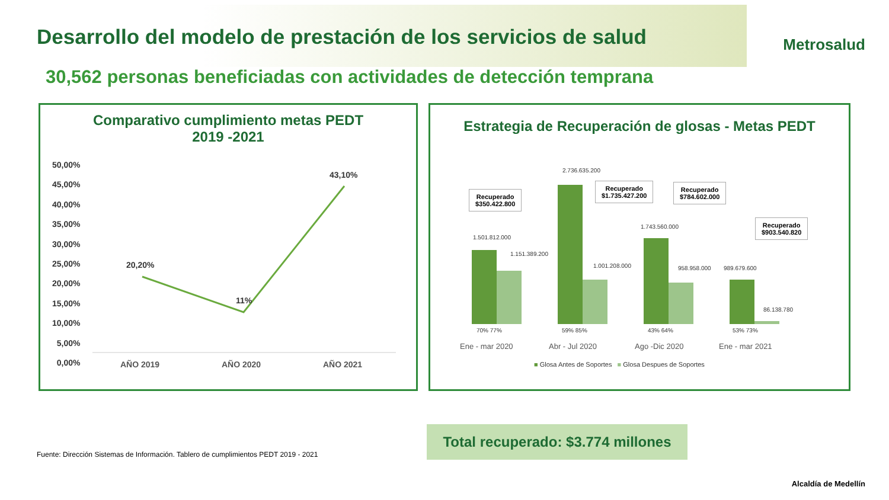Desarrollo del modelo de prestación de los servicios de salud
Metrosalud
30,562 personas beneficiadas con actividades de detección temprana
Comparativo cumplimiento metas PEDT
2019 -2021
50,00%
45,00%
40,00%
35,00%
30,00%
25,00%
20,00%
15,00%
10,00%
5,00%
0,00%
20,20%
11%
43,10%
AÑO 2019 AÑO 2020 AÑO 2021
Estrategia de Recuperación de glosas - Metas PEDT
1.501.812.000
1.151.389.200
2.736.635.200
1.001.208.000
1.743.560.000
958.958.000 989.679.600
86.138.780
Recuperado
$350.422.800
Recuperado
$1.735.427.200
Recuperado
$784.602.000
Recuperado
$903.540.820
70% 77% 59% 85% 43% 64% 53% 73%
Ene - mar 2020 Abr - Jul 2020 Ago -Dic 2020 Ene - mar 2021
■ Glosa Antes de Soportes ■ Glosa Despues de Soportes
Fuente: Dirección Sistemas de Información. Tablero de cumplimientos PEDT 2019 - 2021
Total recuperado: $3.774 millones
Alcaldía de Medellín